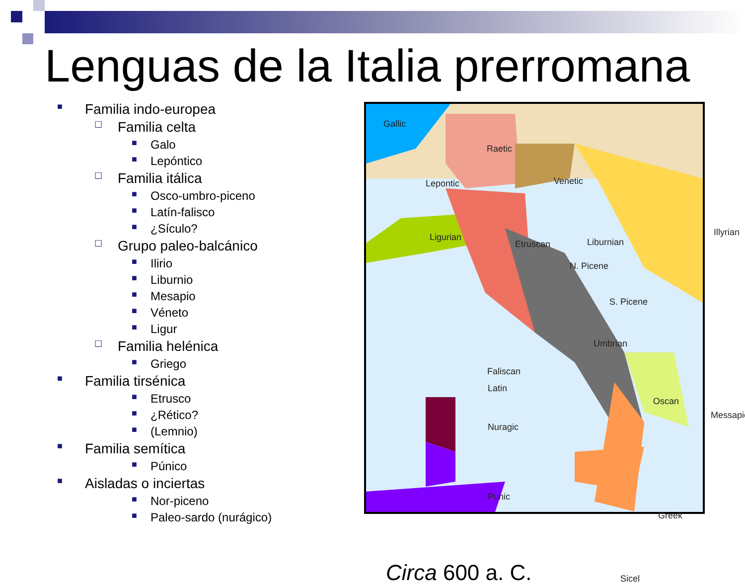Lenguas de la Italia prerromana
■ Familia indo-europea
☐ Familia celta
■ Galo
■ Lepóntico
☐ Familia itálica
■ Osco-umbro-piceno
■ Latín-falisco
■ ¿Sículo?
☐ Grupo paleo-balcánico
■ Ilirio
■ Liburnio
■ Mesapio
■ Véneto
■ Ligur
☐ Familia helénica
■ Griego
■ Familia tirsénica
■ Etrusco
■ ¿Rético?
■ (Lemnio)
■ Familia semítica
■ Púnico
■ Aisladas o inciertas
■ Nor-piceno
■ Paleo-sardo (nurágico)
Gallic
Raetic
Lepontic Venetic
Ligurian
Etruscan Liburnian
N. Picene
S. Picene
Umbrian
Faliscan
Latin
Oscan
Messapic
Nuragic
Punic
Greek
Illyrian
Sicel Circa 600 a. C.